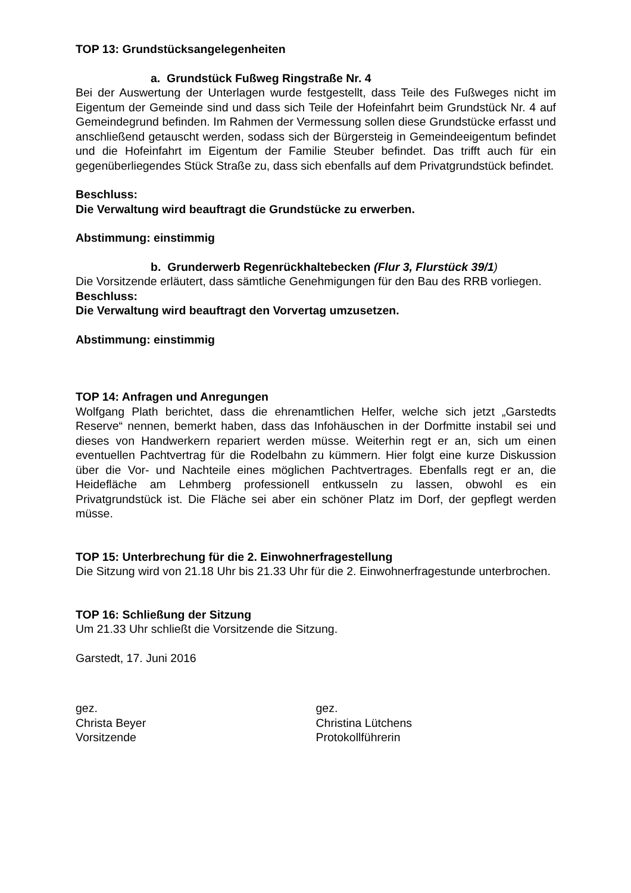TOP 13: Grundstücksangelegenheiten
a. Grundstück Fußweg Ringstraße Nr. 4
Bei der Auswertung der Unterlagen wurde festgestellt, dass Teile des Fußweges nicht im Eigentum der Gemeinde sind und dass sich Teile der Hofeinfahrt beim Grundstück Nr. 4 auf Gemeindegrund befinden. Im Rahmen der Vermessung sollen diese Grundstücke erfasst und anschließend getauscht werden, sodass sich der Bürgersteig in Gemeindeeigentum befindet und die Hofeinfahrt im Eigentum der Familie Steuber befindet. Das trifft auch für ein gegenüberliegendes Stück Straße zu, dass sich ebenfalls auf dem Privatgrundstück befindet.
Beschluss:
Die Verwaltung wird beauftragt die Grundstücke zu erwerben.
Abstimmung: einstimmig
b. Grunderwerb Regenrückhaltebecken (Flur 3, Flurstück 39/1)
Die Vorsitzende erläutert, dass sämtliche Genehmigungen für den Bau des RRB vorliegen.
Beschluss:
Die Verwaltung wird beauftragt den Vorvertag umzusetzen.
Abstimmung: einstimmig
TOP 14: Anfragen und Anregungen
Wolfgang Plath berichtet, dass die ehrenamtlichen Helfer, welche sich jetzt „Garstedts Reserve“ nennen, bemerkt haben, dass das Infohäuschen in der Dorfmitte instabil sei und dieses von Handwerkern repariert werden müsse. Weiterhin regt er an, sich um einen eventuellen Pachtvertrag für die Rodelbahn zu kümmern. Hier folgt eine kurze Diskussion über die Vor- und Nachteile eines möglichen Pachtvertrages. Ebenfalls regt er an, die Heidefläche am Lehmberg professionell entkusseln zu lassen, obwohl es ein Privatgrundstück ist. Die Fläche sei aber ein schöner Platz im Dorf, der gepflegt werden müsse.
TOP 15: Unterbrechung für die 2. Einwohnerfragestellung
Die Sitzung wird von 21.18 Uhr bis 21.33 Uhr für die 2. Einwohnerfragestunde unterbrochen.
TOP 16: Schließung der Sitzung
Um 21.33 Uhr schließt die Vorsitzende die Sitzung.
Garstedt, 17. Juni 2016
gez.
Christa Beyer
Vorsitzende
gez.
Christina Lütchens
Protokollführerin